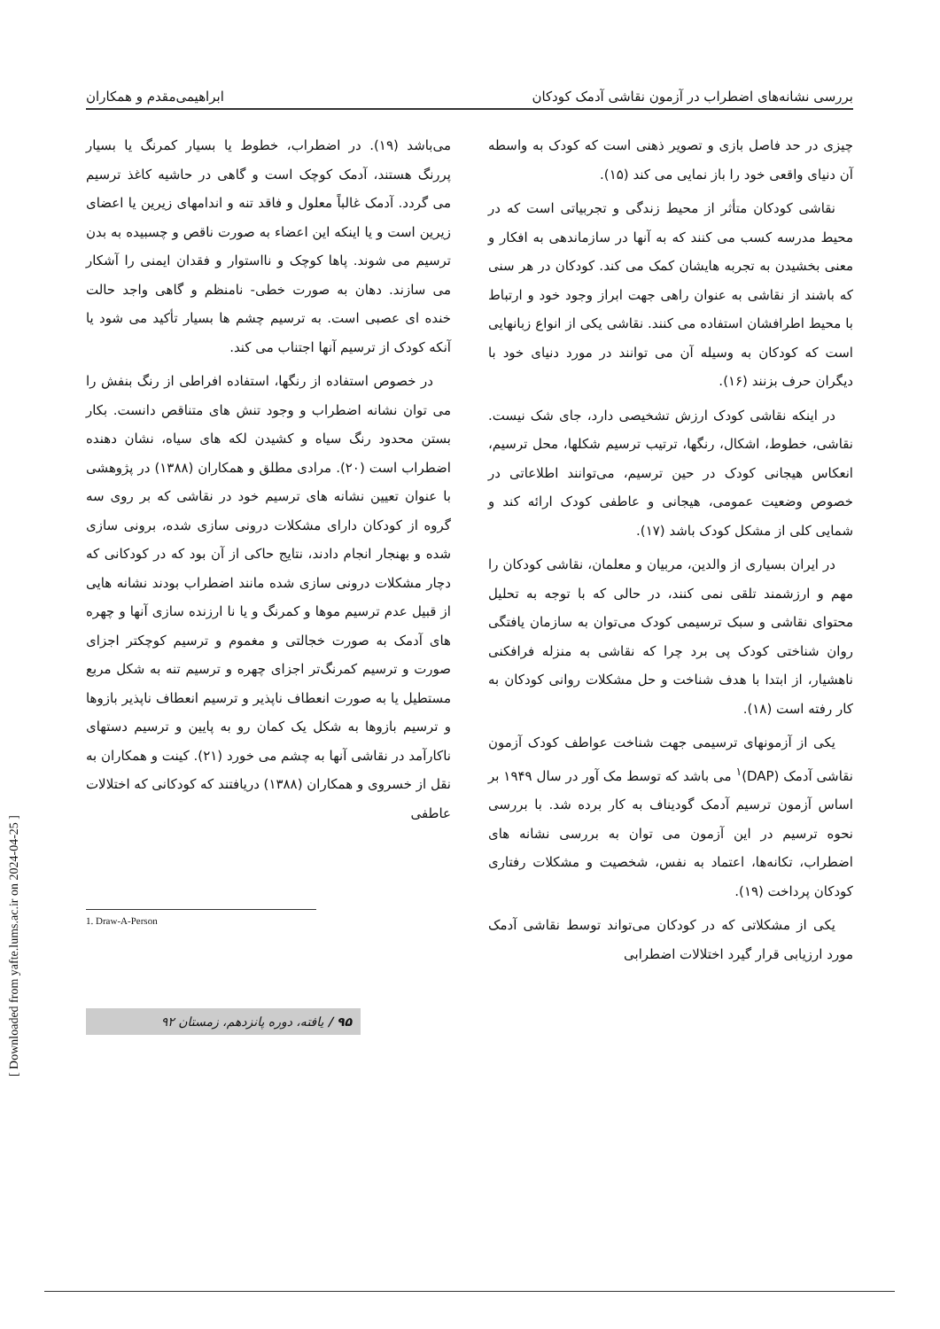بررسی نشانه‌های اضطراب در آزمون نقاشی آدمک کودکان ابراهیمی‌مقدم و همکاران
چیزی در حد فاصل بازی و تصویر ذهنی است که کودک به واسطه آن دنیای واقعی خود را باز نمایی می کند (۱۵).
نقاشی کودکان متأثر از محیط زندگی و تجربیاتی است که در محیط مدرسه کسب می کنند که به آنها در سازماندهی به افکار و معنی بخشیدن به تجربه هایشان کمک می کند. کودکان در هر سنی که باشند از نقاشی به عنوان راهی جهت ابراز وجود خود و ارتباط با محیط اطرافشان استفاده می کنند. نقاشی یکی از انواع زبانهایی است که کودکان به وسیله آن می توانند در مورد دنیای خود با دیگران حرف بزنند (۱۶).
در اینکه نقاشی کودک ارزش تشخیصی دارد، جای شک نیست. نقاشی، خطوط، اشکال، رنگها، ترتیب ترسیم شکلها، محل ترسیم، انعکاس هیجانی کودک در حین ترسیم، می‌توانند اطلاعاتی در خصوص وضعیت عمومی، هیجانی و عاطفی کودک ارائه کند و شمایی کلی از مشکل کودک باشد (۱۷).
در ایران بسیاری از والدین، مربیان و معلمان، نقاشی کودکان را مهم و ارزشمند تلقی نمی کنند، در حالی که با توجه به تحلیل محتوای نقاشی و سبک ترسیمی کودک می‌توان به سازمان یافتگی روان شناختی کودک پی برد چرا که نقاشی به منزله فرافکنی ناهشیار، از ابتدا با هدف شناخت و حل مشکلات روانی کودکان به کار رفته است (۱۸).
یکی از آزمونهای ترسیمی جهت شناخت عواطف کودک آزمون نقاشی آدمک (DAP)<sup>۱</sup> می باشد که توسط مک آور در سال ۱۹۴۹ بر اساس آزمون ترسیم آدمک گودیناف به کار برده شد. با بررسی نحوه ترسیم در این آزمون می توان به بررسی نشانه های اضطراب، تکانه‌ها، اعتماد به نفس، شخصیت و مشکلات رفتاری کودکان پرداخت (۱۹).
یکی از مشکلاتی که در کودکان می‌تواند توسط نقاشی آدمک مورد ارزیابی قرار گیرد اختلالات اضطرابی
می‌باشد (۱۹). در اضطراب، خطوط یا بسیار کمرنگ یا بسیار پررنگ هستند، آدمک کوچک است و گاهی در حاشیه کاغذ ترسیم می گردد. آدمک غالباً معلول و فاقد تنه و اندامهای زیرین یا اعضای زیرین است و یا اینکه این اعضاء به صورت ناقص و چسبیده به بدن ترسیم می شوند. پاها کوچک و نااستوار و فقدان ایمنی را آشکار می سازند. دهان به صورت خطی- نامنظم و گاهی واجد حالت خنده ای عصبی است. به ترسیم چشم ها بسیار تأکید می شود یا آنکه کودک از ترسیم آنها اجتناب می کند.
در خصوص استفاده از رنگها، استفاده افراطی از رنگ بنفش را می توان نشانه اضطراب و وجود تنش های متناقص دانست. بکار بستن محدود رنگ سیاه و کشیدن لکه های سیاه، نشان دهنده اضطراب است (۲۰). مرادی مطلق و همکاران (۱۳۸۸) در پژوهشی با عنوان تعیین نشانه های ترسیم خود در نقاشی که بر روی سه گروه از کودکان دارای مشکلات درونی سازی شده، برونی سازی شده و بهنجار انجام دادند، نتایج حاکی از آن بود که در کودکانی که دچار مشکلات درونی سازی شده مانند اضطراب بودند نشانه هایی از قبیل عدم ترسیم موها و کمرنگ و یا نا ارزنده سازی آنها و چهره های آدمک به صورت خجالتی و مغموم و ترسیم کوچکتر اجزای صورت و ترسیم کمرنگ‌تر اجزای چهره و ترسیم تنه به شکل مربع مستطیل یا به صورت انعطاف ناپذیر و ترسیم انعطاف ناپذیر بازوها و ترسیم بازوها به شکل یک کمان رو به پایین و ترسیم دستهای ناکارآمد در نقاشی آنها به چشم می خورد (۲۱). کینت و همکاران به نقل از خسروی و همکاران (۱۳۸۸) دریافتند که کودکانی که اختلالات عاطفی
1. Draw-A-Person
۹۵ / یافته، دوره پانزدهم، زمستان ۹۲
[ Downloaded from yafte.lums.ac.ir on 2024-04-25 ]